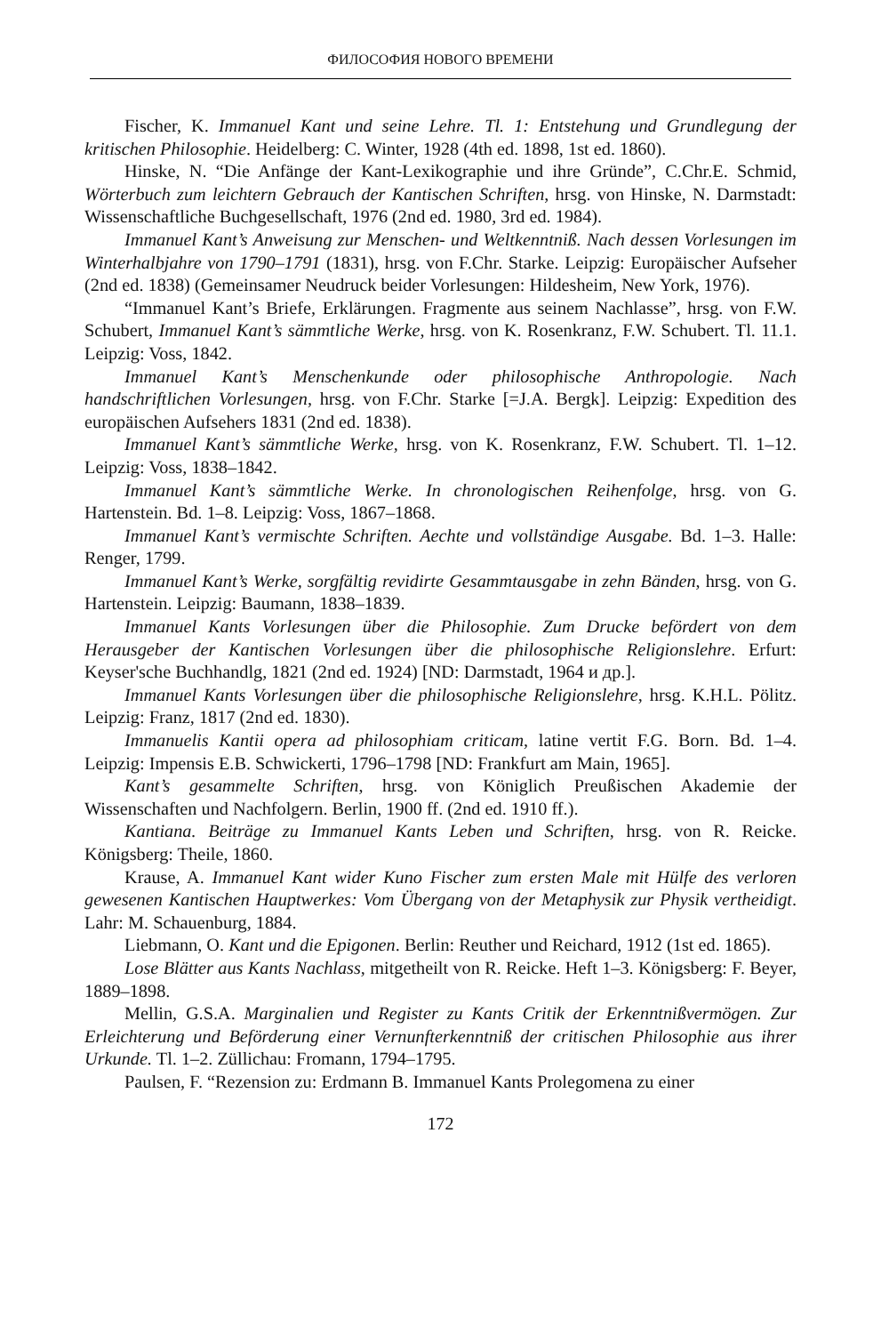ФИЛОСОФИЯ НОВОГО ВРЕМЕНИ
Fischer, K. Immanuel Kant und seine Lehre. Tl. 1: Entstehung und Grundlegung der kritischen Philosophie. Heidelberg: C. Winter, 1928 (4th ed. 1898, 1st ed. 1860).
Hinske, N. “Die Anfänge der Kant-Lexikographie und ihre Gründe”, C.Chr.E. Schmid, Wörterbuch zum leichtern Gebrauch der Kantischen Schriften, hrsg. von Hinske, N. Darmstadt: Wissenschaftliche Buchgesellschaft, 1976 (2nd ed. 1980, 3rd ed. 1984).
Immanuel Kant’s Anweisung zur Menschen- und Weltkenntniß. Nach dessen Vorlesungen im Winterhalbjahre von 1790–1791 (1831), hrsg. von F.Chr. Starke. Leipzig: Europäischer Aufseher (2nd ed. 1838) (Gemeinsamer Neudruck beider Vorlesungen: Hildesheim, New York, 1976).
“Immanuel Kant’s Briefe, Erklärungen. Fragmente aus seinem Nachlasse”, hrsg. von F.W. Schubert, Immanuel Kant’s sämmtliche Werke, hrsg. von K. Rosenkranz, F.W. Schubert. Tl. 11.1. Leipzig: Voss, 1842.
Immanuel Kant’s Menschenkunde oder philosophische Anthropologie. Nach handschriftlichen Vorlesungen, hrsg. von F.Chr. Starke [=J.A. Bergk]. Leipzig: Expedition des europäischen Aufsehers 1831 (2nd ed. 1838).
Immanuel Kant’s sämmtliche Werke, hrsg. von K. Rosenkranz, F.W. Schubert. Tl. 1–12. Leipzig: Voss, 1838–1842.
Immanuel Kant’s sämmtliche Werke. In chronologischen Reihenfolge, hrsg. von G. Hartenstein. Bd. 1–8. Leipzig: Voss, 1867–1868.
Immanuel Kant’s vermischte Schriften. Aechte und vollständige Ausgabe. Bd. 1–3. Halle: Renger, 1799.
Immanuel Kant’s Werke, sorgfältig revidirte Gesammtausgabe in zehn Bänden, hrsg. von G. Hartenstein. Leipzig: Baumann, 1838–1839.
Immanuel Kants Vorlesungen über die Philosophie. Zum Drucke befördert von dem Herausgeber der Kantischen Vorlesungen über die philosophische Religionslehre. Erfurt: Keyser'sche Buchhandlg, 1821 (2nd ed. 1924) [ND: Darmstadt, 1964 и др.].
Immanuel Kants Vorlesungen über die philosophische Religionslehre, hrsg. K.H.L. Pölitz. Leipzig: Franz, 1817 (2nd ed. 1830).
Immanuelis Kantii opera ad philosophiam criticam, latine vertit F.G. Born. Bd. 1–4. Leipzig: Impensis E.B. Schwickerti, 1796–1798 [ND: Frankfurt am Main, 1965].
Kant’s gesammelte Schriften, hrsg. von Königlich Preußischen Akademie der Wissenschaften und Nachfolgern. Berlin, 1900 ff. (2nd ed. 1910 ff.).
Kantiana. Beiträge zu Immanuel Kants Leben und Schriften, hrsg. von R. Reicke. Königsberg: Theile, 1860.
Krause, A. Immanuel Kant wider Kuno Fischer zum ersten Male mit Hülfe des verloren gewesenen Kantischen Hauptwerkes: Vom Übergang von der Metaphysik zur Physik vertheidigt. Lahr: M. Schauenburg, 1884.
Liebmann, O. Kant und die Epigonen. Berlin: Reuther und Reichard, 1912 (1st ed. 1865).
Lose Blätter aus Kants Nachlass, mitgetheilt von R. Reicke. Heft 1–3. Königsberg: F. Beyer, 1889–1898.
Mellin, G.S.A. Marginalien und Register zu Kants Critik der Erkenntnißvermögen. Zur Erleichterung und Beförderung einer Vernunfterkenntniß der critischen Philosophie aus ihrer Urkunde. Tl. 1–2. Züllichau: Fromann, 1794–1795.
Paulsen, F. “Rezension zu: Erdmann B. Immanuel Kants Prolegomena zu einer
172